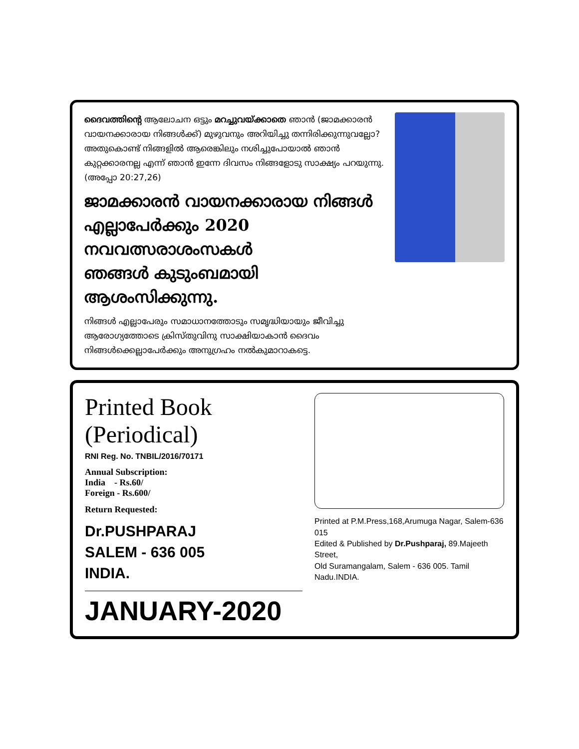ദൈവത്തിന്റെ ആലോചന ഒട്ടും മറച്ചുവയ്ക്കാതെ ഞാൻ (ജാമക്കാരൻ വായനക്കാരായ നിങ്ങൾക്ക്) മുഴുവനും അറിയിച്ചു തന്നിരിക്കുന്നുവല്ലോ? അതുകൊണ്ട് നിങ്ങളിൽ ആരെങ്കിലും നശിച്ചുപോയാൽ ഞാൻ കുറ്റക്കാരനല്ല എന്ന് ഞാൻ ഇന്നേ ദിവസം നിങ്ങളോടു സാക്ഷ്യം പറയുന്നു. (അപ്പോ 20:27,26)
ജാമക്കാരൻ വായനക്കാരായ നിങ്ങൾ
എല്ലാപേർക്കും 2020 നവവത്സരാശംസകൾ
ഞങ്ങൾ കുടുംബമായി ആശംസിക്കുന്നു.
നിങ്ങൾ എല്ലാപേരും സമാധാനത്തോടും സമൃദ്ധിയായും ജീവിച്ചു ആരോഗ്യത്തോടെ ക്രിസ്തുവിനു സാക്ഷിയാകാൻ ദൈവം നിങ്ങൾക്കെല്ലാപേർക്കും അനുഗ്രഹം നൽകുമാറാകട്ടെ.
Printed Book (Periodical)
RNI Reg. No. TNBIL/2016/70171
Annual Subscription:
India - Rs.60/
Foreign - Rs.600/
Return Requested:
Dr.PUSHPARAJ
SALEM - 636 005
INDIA.
JANUARY-2020
Printed at P.M.Press,168,Arumuga Nagar, Salem-636 015
Edited & Published by Dr.Pushparaj, 89.Majeeth Street,
Old Suramangalam, Salem - 636 005. Tamil Nadu.INDIA.